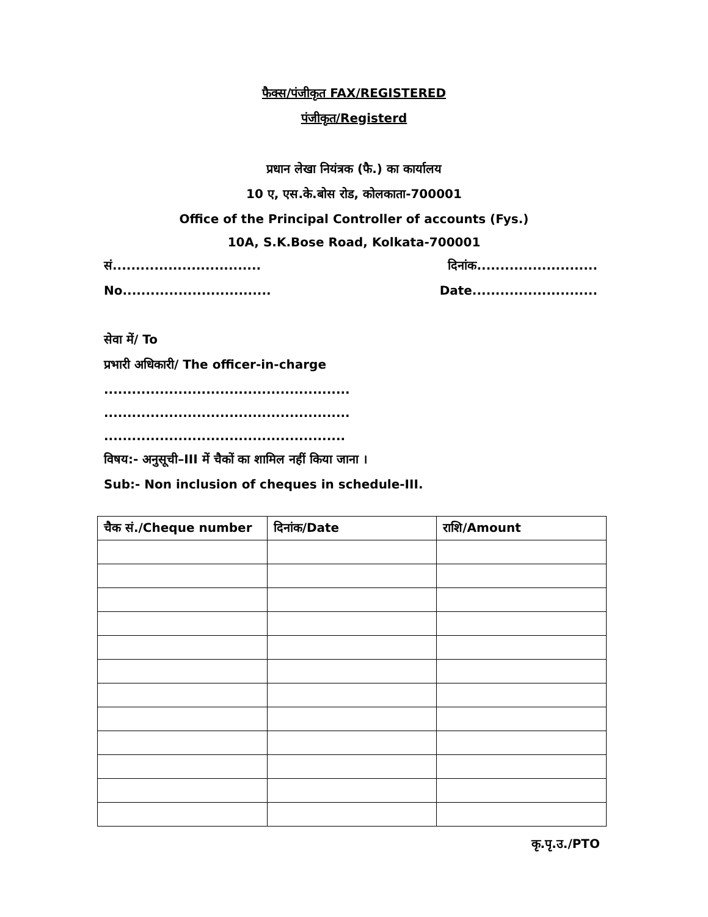फैक्स/पंजीकृत FAX/REGISTERED
पंजीकृत/Registerd
प्रधान लेखा नियंत्रक (फै.) का कार्यालय
10 ए, एस.के.बोस रोड, कोलकाता-700001
Office of the Principal Controller of accounts (Fys.)
10A, S.K.Bose Road, Kolkata-700001
सं................................ दिनांक..........................
No................................ Date...........................
सेवा में/ To
प्रभारी अधिकारी/ The officer-in-charge
.....................................................
.....................................................
....................................................
विषय:- अनुसूची–III में चैकों का शामिल नहीं किया जाना ।
Sub:- Non inclusion of cheques in schedule-III.
| चैक सं./Cheque number | दिनांक/Date | राशि/Amount |
| --- | --- | --- |
कृ.पृ.उ./PTO